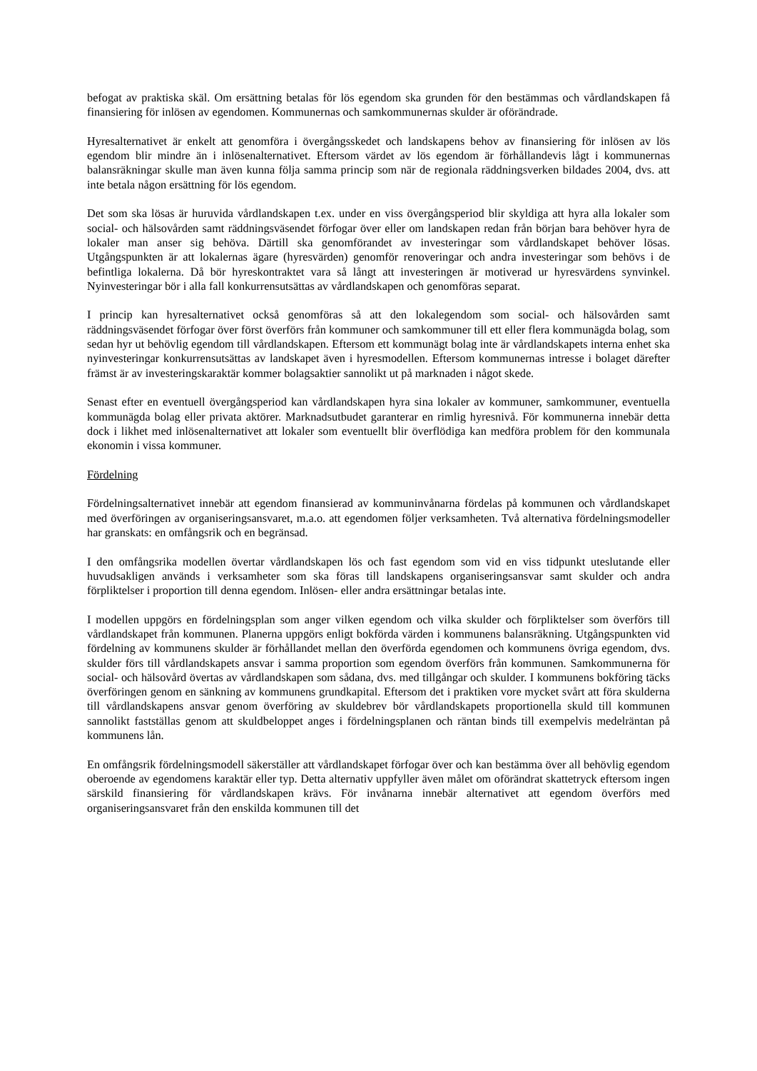befogat av praktiska skäl. Om ersättning betalas för lös egendom ska grunden för den bestämmas och vårdlandskapen få finansiering för inlösen av egendomen. Kommunernas och samkommunernas skulder är oförändrade.
Hyresalternativet är enkelt att genomföra i övergångsskedet och landskapens behov av finansiering för inlösen av lös egendom blir mindre än i inlösenalternativet. Eftersom värdet av lös egendom är förhållandevis lågt i kommunernas balansräkningar skulle man även kunna följa samma princip som när de regionala räddningsverken bildades 2004, dvs. att inte betala någon ersättning för lös egendom.
Det som ska lösas är huruvida vårdlandskapen t.ex. under en viss övergångsperiod blir skyldiga att hyra alla lokaler som social- och hälsovården samt räddningsväsendet förfogar över eller om landskapen redan från början bara behöver hyra de lokaler man anser sig behöva. Därtill ska genomförandet av investeringar som vårdlandskapet behöver lösas. Utgångspunkten är att lokalernas ägare (hyresvärden) genomför renoveringar och andra investeringar som behövs i de befintliga lokalerna. Då bör hyreskontraktet vara så långt att investeringen är motiverad ur hyresvärdens synvinkel. Nyinvesteringar bör i alla fall konkurrensutsättas av vårdlandskapen och genomföras separat.
I princip kan hyresalternativet också genomföras så att den lokalegendom som social- och hälsovården samt räddningsväsendet förfogar över först överförs från kommuner och samkommuner till ett eller flera kommunägda bolag, som sedan hyr ut behövlig egendom till vårdlandskapen. Eftersom ett kommunägt bolag inte är vårdlandskapets interna enhet ska nyinvesteringar konkurrensutsättas av landskapet även i hyresmodellen. Eftersom kommunernas intresse i bolaget därefter främst är av investeringskaraktär kommer bolagsaktier sannolikt ut på marknaden i något skede.
Senast efter en eventuell övergångsperiod kan vårdlandskapen hyra sina lokaler av kommuner, samkommuner, eventuella kommunägda bolag eller privata aktörer. Marknadsutbudet garanterar en rimlig hyresnivå. För kommunerna innebär detta dock i likhet med inlösenalternativet att lokaler som eventuellt blir överflödiga kan medföra problem för den kommunala ekonomin i vissa kommuner.
Fördelning
Fördelningsalternativet innebär att egendom finansierad av kommuninvånarna fördelas på kommunen och vårdlandskapet med överföringen av organiseringsansvaret, m.a.o. att egendomen följer verksamheten. Två alternativa fördelningsmodeller har granskats: en omfångsrik och en begränsad.
I den omfångsrika modellen övertar vårdlandskapen lös och fast egendom som vid en viss tidpunkt uteslutande eller huvudsakligen används i verksamheter som ska föras till landskapens organiseringsansvar samt skulder och andra förpliktelser i proportion till denna egendom. Inlösen- eller andra ersättningar betalas inte.
I modellen uppgörs en fördelningsplan som anger vilken egendom och vilka skulder och förpliktelser som överförs till vårdlandskapet från kommunen. Planerna uppgörs enligt bokförda värden i kommunens balansräkning. Utgångspunkten vid fördelning av kommunens skulder är förhållandet mellan den överförda egendomen och kommunens övriga egendom, dvs. skulder förs till vårdlandskapets ansvar i samma proportion som egendom överförs från kommunen. Samkommunerna för social- och hälsovård övertas av vårdlandskapen som sådana, dvs. med tillgångar och skulder. I kommunens bokföring täcks överföringen genom en sänkning av kommunens grundkapital. Eftersom det i praktiken vore mycket svårt att föra skulderna till vårdlandskapens ansvar genom överföring av skuldebrev bör vårdlandskapets proportionella skuld till kommunen sannolikt fastställas genom att skuldbeloppet anges i fördelningsplanen och räntan binds till exempelvis medelräntan på kommunens lån.
En omfångsrik fördelningsmodell säkerställer att vårdlandskapet förfogar över och kan bestämma över all behövlig egendom oberoende av egendomens karaktär eller typ. Detta alternativ uppfyller även målet om oförändrat skattetryck eftersom ingen särskild finansiering för vårdlandskapen krävs. För invånarna innebär alternativet att egendom överförs med organiseringsansvaret från den enskilda kommunen till det